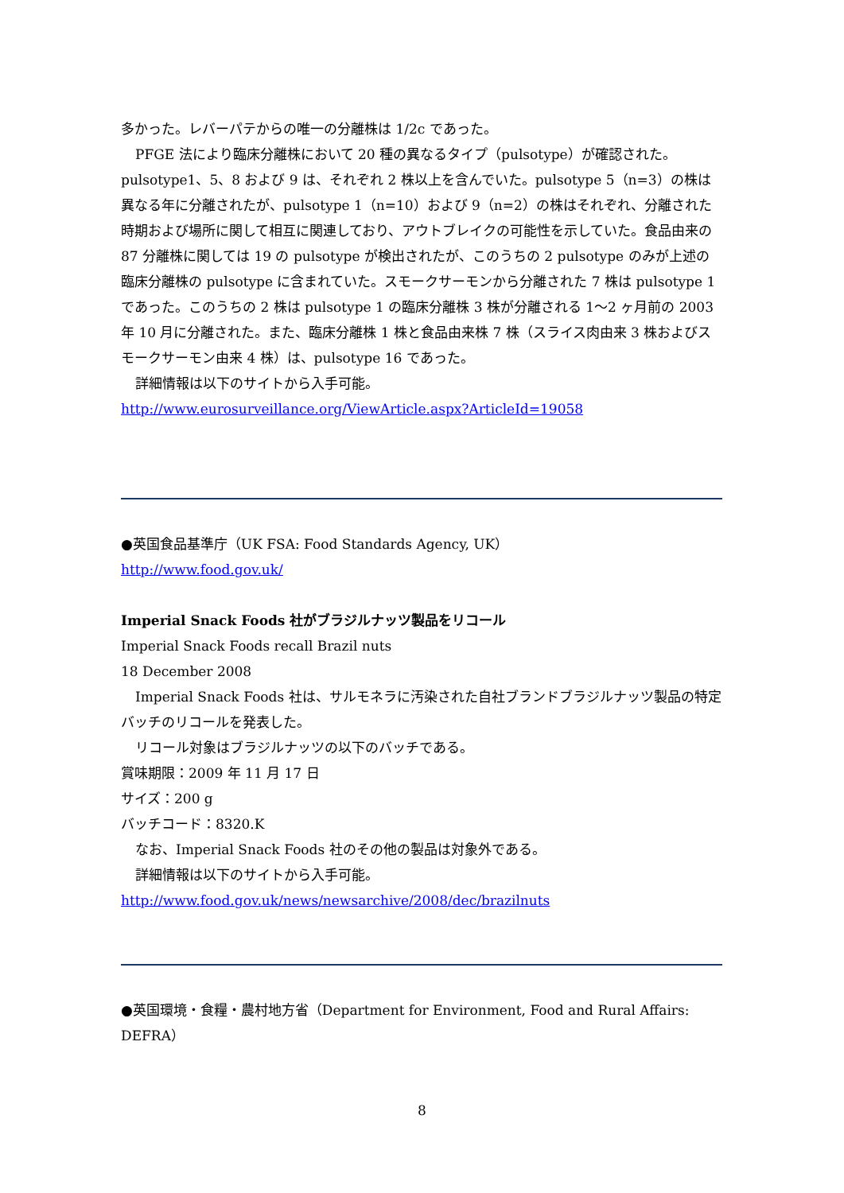多かった。レバーパテからの唯一の分離株は 1/2c であった。
PFGE 法により臨床分離株において 20 種の異なるタイプ（pulsotype）が確認された。pulsotype1、5、8 および 9 は、それぞれ 2 株以上を含んでいた。pulsotype 5（n=3）の株は異なる年に分離されたが、pulsotype 1（n=10）および 9（n=2）の株はそれぞれ、分離された時期および場所に関して相互に関連しており、アウトブレイクの可能性を示していた。食品由来の 87 分離株に関しては 19 の pulsotype が検出されたが、このうちの 2 pulsotype のみが上述の臨床分離株の pulsotype に含まれていた。スモークサーモンから分離された 7 株は pulsotype 1 であった。このうちの 2 株は pulsotype 1 の臨床分離株 3 株が分離される 1～2 ヶ月前の 2003 年 10 月に分離された。また、臨床分離株 1 株と食品由来株 7 株（スライス肉由来 3 株およびスモークサーモン由来 4 株）は、pulsotype 16 であった。
詳細情報は以下のサイトから入手可能。
http://www.eurosurveillance.org/ViewArticle.aspx?ArticleId=19058
●英国食品基準庁（UK FSA: Food Standards Agency, UK）
http://www.food.gov.uk/
Imperial Snack Foods 社がブラジルナッツ製品をリコール
Imperial Snack Foods recall Brazil nuts
18 December 2008
Imperial Snack Foods 社は、サルモネラに汚染された自社ブランドブラジルナッツ製品の特定バッチのリコールを発表した。
リコール対象はブラジルナッツの以下のバッチである。
賞味期限：2009 年 11 月 17 日
サイズ：200 g
バッチコード：8320.K
なお、Imperial Snack Foods 社のその他の製品は対象外である。
詳細情報は以下のサイトから入手可能。
http://www.food.gov.uk/news/newsarchive/2008/dec/brazilnuts
●英国環境・食糧・農村地方省（Department for Environment, Food and Rural Affairs: DEFRA）
8